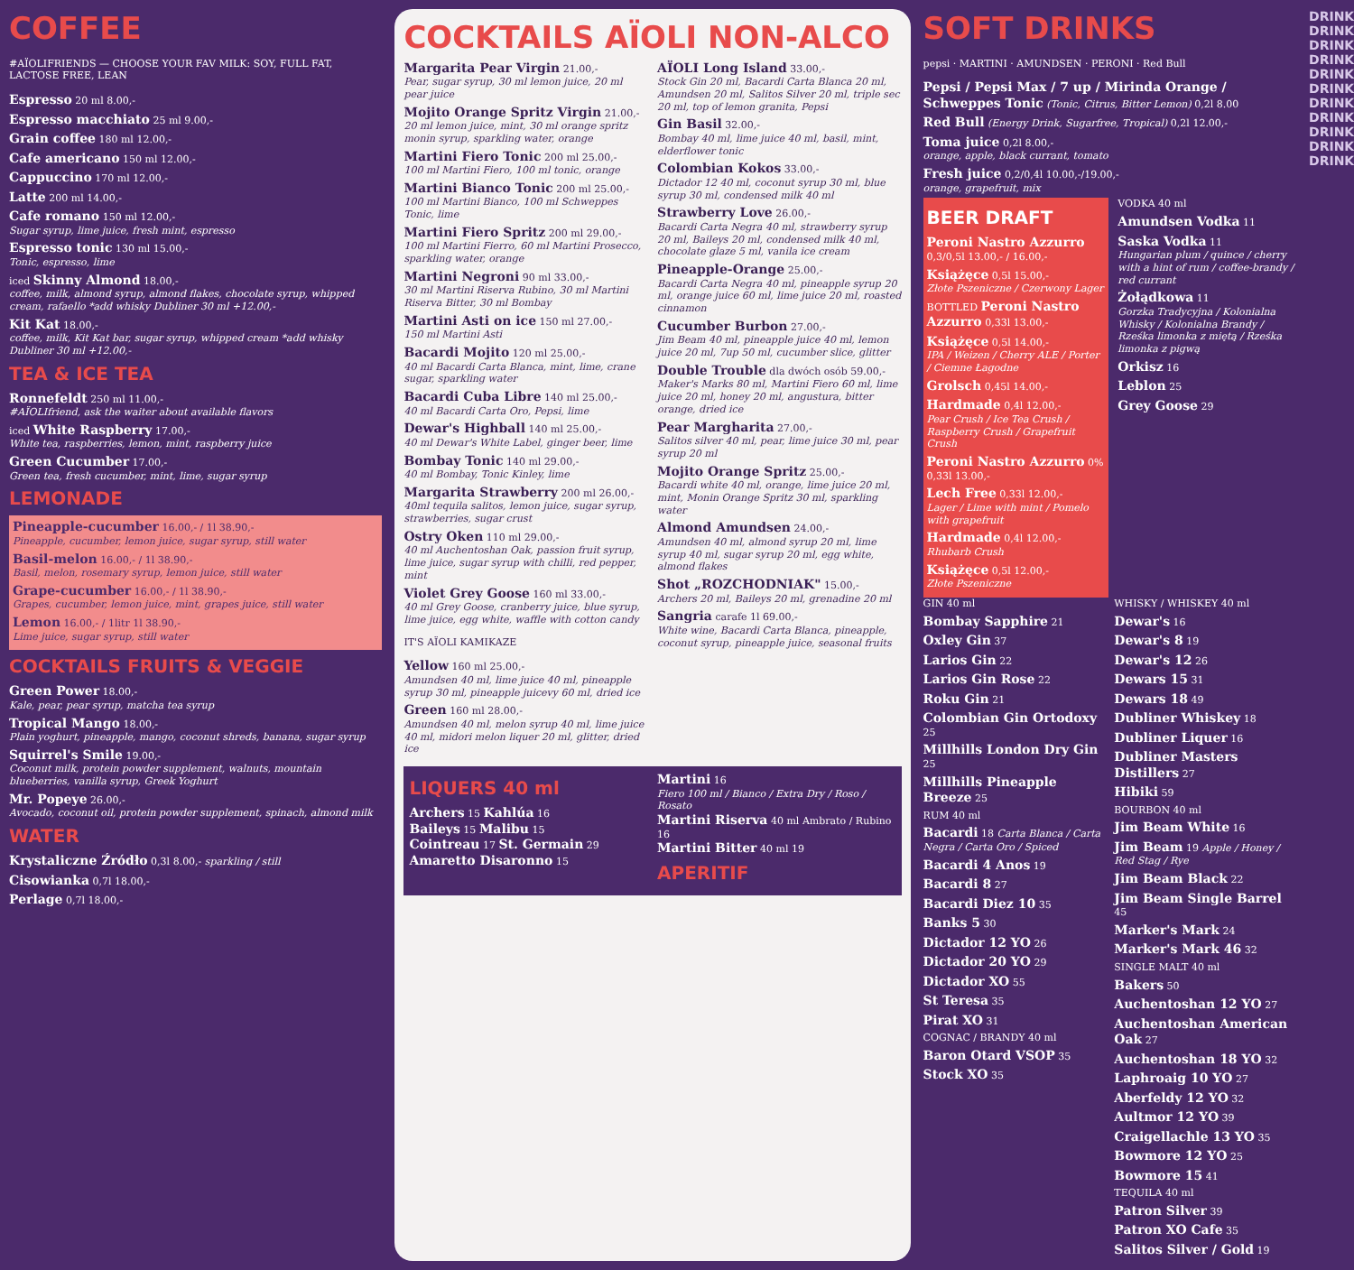COFFEE
#AÏOLIFRIENDS — CHOOSE YOUR FAV MILK: SOY, FULL FAT, LACTOSE FREE, LEAN
Espresso 20 ml 8.00,-
Espresso macchiato 25 ml 9.00,-
Grain coffee 180 ml 12.00,-
Cafe americano 150 ml 12.00,-
Cappuccino 170 ml 12.00,-
Latte 200 ml 14.00,-
Cafe romano 150 ml 12.00,-
Sugar syrup, lime juice, fresh mint, espresso
Espresso tonic 130 ml 15.00,-
Tonic, espresso, lime
iced Skinny Almond 18.00,-
coffee, milk, almond syrup, almond flakes, chocolate syrup, whipped cream, rafaello *add whisky Dubliner 30 ml +12.00,-
Kit Kat 18.00,-
coffee, milk, Kit Kat bar, sugar syrup, whipped cream *add whisky Dubliner 30 ml +12.00,-
TEA & ICE TEA
Ronnefeldt 250 ml 11.00,-
#AÏOLIfriend, ask the waiter about available flavors
iced White Raspberry 17.00,-
White tea, raspberries, lemon, mint, raspberry juice
Green Cucumber 17.00,-
Green tea, fresh cucumber, mint, lime, sugar syrup
LEMONADE
Pineapple-cucumber 16.00,- / 1l 38.90,-
Pineapple, cucumber, lemon juice, sugar syrup, still water
Basil-melon 16.00,- / 1l 38.90,-
Basil, melon, rosemary syrup, lemon juice, still water
Grape-cucumber 16.00,- / 1l 38.90,-
Grapes, cucumber, lemon juice, mint, grapes juice, still water
Lemon 16.00,- / 1litr 1l 38.90,-
Lime juice, sugar syrup, still water
COCKTAILS FRUITS & VEGGIE
Green Power 18.00,-
Kale, pear, pear syrup, matcha tea syrup
Tropical Mango 18.00,-
Plain yoghurt, pineapple, mango, coconut shreds, banana, sugar syrup
Squirrel's Smile 19.00,-
Coconut milk, protein powder supplement, walnuts, mountain blueberries, vanilla syrup, Greek Yoghurt
Mr. Popeye 26.00,-
Avocado, coconut oil, protein powder supplement, spinach, almond milk
WATER
Krystaliczne Źródło 0,3l 8.00,- sparkling / still
Cisowianka 0,7l 18.00,-
Perlage 0,7l 18.00,-
COCKTAILS AÏOLI NON-ALCO
Margarita Pear Virgin 21.00,-
Pear, sugar syrup, 30 ml lemon juice, 20 ml pear juice
Mojito Orange Spritz Virgin 21.00,-
20 ml lemon juice, mint, 30 ml orange spritz monin syrup, sparkling water, orange
Martini Fiero Tonic 200 ml 25.00,-
100 ml Martini Fiero, 100 ml tonic, orange
Martini Bianco Tonic 200 ml 25.00,-
100 ml Martini Bianco, 100 ml Schweppes Tonic, lime
Martini Fiero Spritz 200 ml 29.00,-
100 ml Martini Fierro, 60 ml Martini Prosecco, sparkling water, orange
Martini Negroni 90 ml 33.00,-
30 ml Martini Riserva Rubino, 30 ml Martini Riserva Bitter, 30 ml Bombay
Martini Asti on ice 150 ml 27.00,-
150 ml Martini Asti
Bacardi Mojito 120 ml 25.00,-
40 ml Bacardi Carta Blanca, mint, lime, crane sugar, sparkling water
Bacardi Cuba Libre 140 ml 25.00,-
40 ml Bacardi Carta Oro, Pepsi, lime
Dewar's Highball 140 ml 25.00,-
40 ml Dewar's White Label, ginger beer, lime
Bombay Tonic 140 ml 29.00,-
40 ml Bombay, Tonic Kinley, lime
Margarita Strawberry 200 ml 26.00,-
40ml tequila salitos, lemon juice, sugar syrup, strawberries, sugar crust
Ostry Oken 110 ml 29.00,-
40 ml Auchentoshan Oak, passion fruit syrup, lime juice, sugar syrup with chilli, red pepper, mint
Violet Grey Goose 160 ml 33.00,-
40 ml Grey Goose, cranberry juice, blue syrup, lime juice, egg white, waffle with cotton candy
IT'S AÏOLI KAMIKAZE
Yellow 160 ml 25.00,-
Amundsen 40 ml, lime juice 40 ml, pineapple syrup 30 ml, pineapple juicevy 60 ml, dried ice
Green 160 ml 28.00,-
Amundsen 40 ml, melon syrup 40 ml, lime juice 40 ml, midori melon liquer 20 ml, glitter, dried ice
AÏOLI Long Island 33.00,-
Stock Gin 20 ml, Bacardi Carta Blanca 20 ml, Amundsen 20 ml, Salitos Silver 20 ml, triple sec 20 ml, top of lemon granita, Pepsi
Gin Basil 32.00,-
Bombay 40 ml, lime juice 40 ml, basil, mint, elderflower tonic
Colombian Kokos 33.00,-
Dictador 12 40 ml, coconut syrup 30 ml, blue syrup 30 ml, condensed milk 40 ml
Strawberry Love 26.00,-
Bacardi Carta Negra 40 ml, strawberry syrup 20 ml, Baileys 20 ml, condensed milk 40 ml, chocolate glaze 5 ml, vanila ice cream
Pineapple-Orange 25.00,-
Bacardi Carta Negra 40 ml, pineapple syrup 20 ml, orange juice 60 ml, lime juice 20 ml, roasted cinnamon
Cucumber Burbon 27.00,-
Jim Beam 40 ml, pineapple juice 40 ml, lemon juice 20 ml, 7up 50 ml, cucumber slice, glitter
Double Trouble dla dwóch osób 59.00,-
Maker's Marks 80 ml, Martini Fiero 60 ml, lime juice 20 ml, honey 20 ml, angustura, bitter orange, dried ice
Pear Margharita 27.00,-
Salitos silver 40 ml, pear, lime juice 30 ml, pear syrup 20 ml
Mojito Orange Spritz 25.00,-
Bacardi white 40 ml, orange, lime juice 20 ml, mint, Monin Orange Spritz 30 ml, sparkling water
Almond Amundsen 24.00,-
Amundsen 40 ml, almond syrup 20 ml, lime syrup 40 ml, sugar syrup 20 ml, egg white, almond flakes
Shot „ROZCHODNIAK" 15.00,-
Archers 20 ml, Baileys 20 ml, grenadine 20 ml
Sangria carafe 1l 69.00,-
White wine, Bacardi Carta Blanca, pineapple, coconut syrup, pineapple juice, seasonal fruits
LIQUERS 40 ml
Archers 15 Kahlúa 16
Baileys 15 Malibu 15
Cointreau 17 St. Germain 29
Amaretto Disaronno 15
Martini 16
Fiero 100 ml / Bianco / Extra Dry / Roso / Rosato
Martini Riserva 40 ml Ambrato / Rubino 16
Martini Bitter 40 ml 19
APERITIF
SOFT DRINKS
pepsi · MARTINI · AMUNDSEN · PERONI · Red Bull
Pepsi / Pepsi Max / 7 up / Mirinda Orange / Schweppes Tonic (Tonic, Citrus, Bitter Lemon) 0,2l 8.00
Red Bull (Energy Drink, Sugarfree, Tropical) 0,2l 12.00,-
Toma juice 0,2l 8.00,-
orange, apple, black currant, tomato
Fresh juice 0,2/0,4l 10.00,-/19.00,-
orange, grapefruit, mix
BEER DRAFT
Peroni Nastro Azzurro 0,3/0,5l 13.00,- / 16.00,-
Książęce 0,5l 15.00,-
Złote Pszeniczne / Czerwony Lager
BOTTLED Peroni Nastro Azzurro 0,33l 13.00,-
Książęce 0,5l 14.00,-
IPA / Weizen / Cherry ALE / Porter / Ciemne Łagodne
Grolsch 0,45l 14.00,-
Hardmade 0,4l 12.00,-
Pear Crush / Ice Tea Crush / Raspberry Crush / Grapefruit Crush
Peroni Nastro Azzurro 0% 0,33l 13.00,-
Lech Free 0,33l 12.00,-
Lager / Lime with mint / Pomelo with grapefruit
Hardmade 0,4l 12.00,-
Rhubarb Crush
Książęce 0,5l 12.00,-
Złote Pszeniczne
VODKA 40 ml
Amundsen Vodka 11
Saska Vodka 11
Hungarian plum / quince / cherry with a hint of rum / coffee-brandy / red currant
Żołądkowa 11
Gorzka Tradycyjna / Kolonialna Whisky / Kolonialna Brandy / Rześka limonka z miętą / Rześka limonka z pigwą
Orkisz 16
Leblon 25
Grey Goose 29
GIN 40 ml
Bombay Sapphire 21
Oxley Gin 37
Larios Gin 22
Larios Gin Rose 22
Roku Gin 21
Colombian Gin Ortodoxy 25
Millhills London Dry Gin 25
Millhills Pineapple Breeze 25
RUM 40 ml
Bacardi 18 Carta Blanca / Carta Negra / Carta Oro / Spiced
Bacardi 4 Anos 19
Bacardi 8 27
Bacardi Diez 10 35
Banks 5 30
Dictador 12 YO 26
Dictador 20 YO 29
Dictador XO 55
St Teresa 35
Pirat XO 31
COGNAC / BRANDY 40 ml
Baron Otard VSOP 35
Stock XO 35
WHISKY / WHISKEY 40 ml
Dewar's 16
Dewar's 8 19
Dewar's 12 26
Dewars 15 31
Dewars 18 49
Dubliner Whiskey 18
Dubliner Liquer 16
Dubliner Masters Distillers 27
Hibiki 59
BOURBON 40 ml
Jim Beam White 16
Jim Beam 19 Apple / Honey / Red Stag / Rye
Jim Beam Black 22
Jim Beam Single Barrel 45
Marker's Mark 24
Marker's Mark 46 32
SINGLE MALT 40 ml
Bakers 50
Auchentoshan 12 YO 27
Auchentoshan American Oak 27
Auchentoshan 18 YO 32
Laphroaig 10 YO 27
Aberfeldy 12 YO 32
Aultmor 12 YO 39
Craigellachle 13 YO 35
Bowmore 12 YO 25
Bowmore 15 41
TEQUILA 40 ml
Patron Silver 39
Patron XO Cafe 35
Salitos Silver / Gold 19
DRINK DRINK DRINK DRINK DRINK DRINK DRINK DRINK DRINK DRINK DRINK